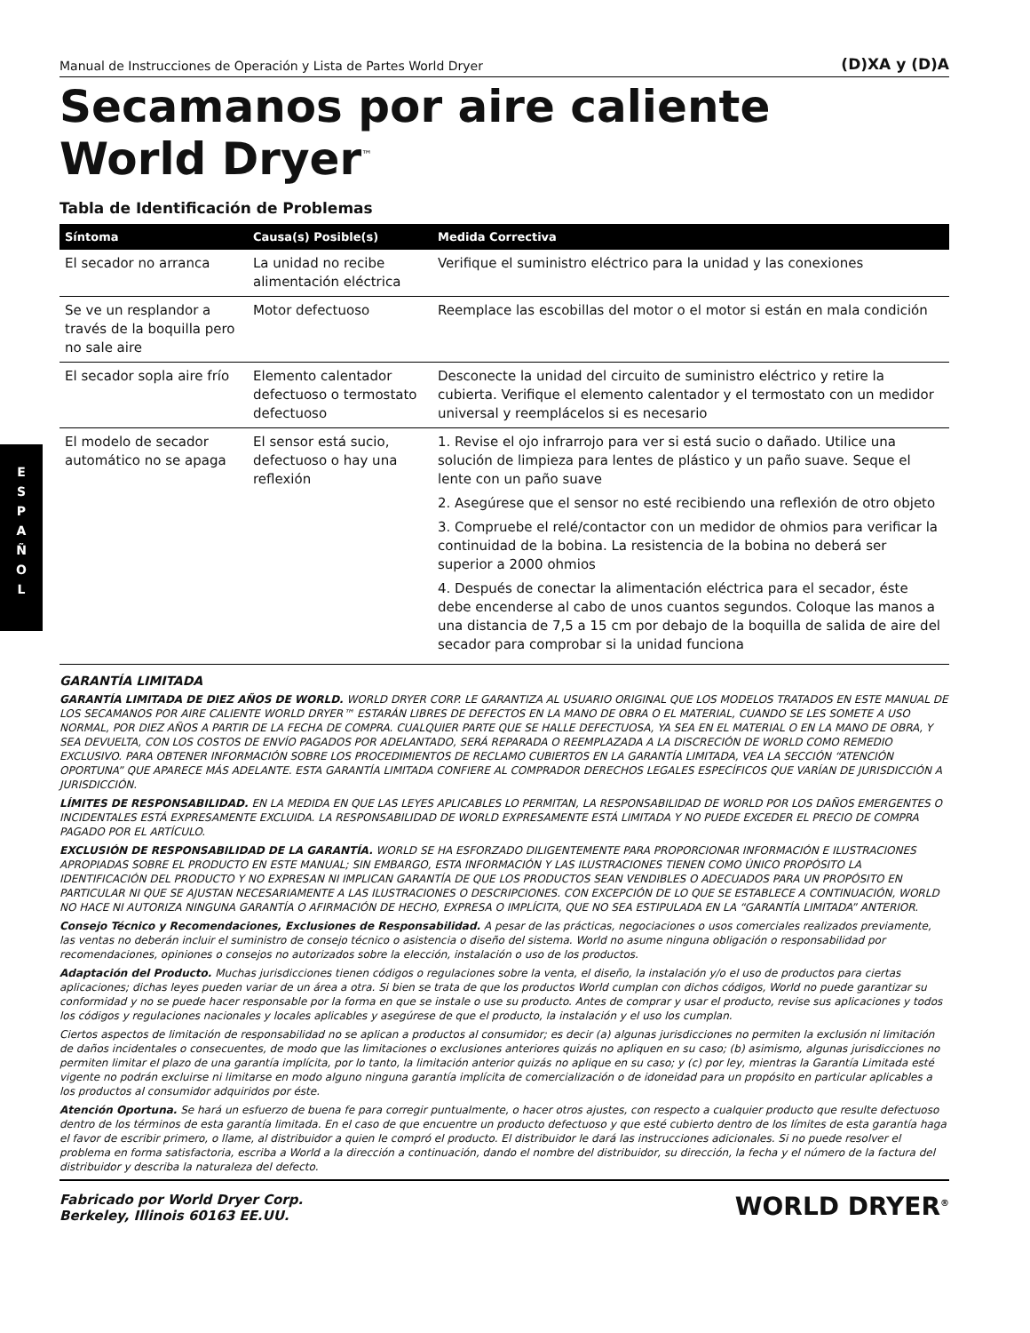E
S
P
A
Ñ
O
L
Manual de Instrucciones de Operación y Lista de Partes World Dryer (D)XA y (D)A
Secamanos por aire caliente
World Dryer<sup>™</sup>
Tabla de Identificación de Problemas
| Síntoma | Causa(s) Posible(s) | Medida Correctiva |
| --- | --- | --- |
| El secador no arranca | La unidad no recibe alimentación eléctrica | Verifique el suministro eléctrico para la unidad y las conexiones |
| Se ve un resplandor a través de la boquilla pero no sale aire | Motor defectuoso | Reemplace las escobillas del motor o el motor si están en mala condición |
| El secador sopla aire frío | Elemento calentador defectuoso o termostato defectuoso | Desconecte la unidad del circuito de suministro eléctrico y retire la cubierta. Verifique el elemento calentador y el termostato con un medidor universal y reemplácelos si es necesario |
| El modelo de secador automático no se apaga | El sensor está sucio, defectuoso o hay una reflexión | 1. Revise el ojo infrarrojo para ver si está sucio o dañado. Utilice una solución de limpieza para lentes de plástico y un paño suave. Seque el lente con un paño suave 2. Asegúrese que el sensor no esté recibiendo una reflexión de otro objeto 3. Compruebe el relé/contactor con un medidor de ohmios para verificar la continuidad de la bobina. La resistencia de la bobina no deberá ser superior a 2000 ohmios 4. Después de conectar la alimentación eléctrica para el secador, éste debe encenderse al cabo de unos cuantos segundos. Coloque las manos a una distancia de 7,5 a 15 cm por debajo de la boquilla de salida de aire del secador para comprobar si la unidad funciona |
GARANTÍA LIMITADA
GARANTÍA LIMITADA DE DIEZ AÑOS DE WORLD. WORLD DRYER CORP. LE GARANTIZA AL USUARIO ORIGINAL QUE LOS MODELOS TRATADOS EN ESTE MANUAL DE LOS SECAMANOS POR AIRE CALIENTE WORLD DRYER™ ESTARÁN LIBRES DE DEFECTOS EN LA MANO DE OBRA O EL MATERIAL, CUANDO SE LES SOMETE A USO NORMAL, POR DIEZ AÑOS A PARTIR DE LA FECHA DE COMPRA. CUALQUIER PARTE QUE SE HALLE DEFECTUOSA, YA SEA EN EL MATERIAL O EN LA MANO DE OBRA, Y SEA DEVUELTA, CON LOS COSTOS DE ENVÍO PAGADOS POR ADELANTADO, SERÁ REPARADA O REEMPLAZADA A LA DISCRECIÓN DE WORLD COMO REMEDIO EXCLUSIVO. PARA OBTENER INFORMACIÓN SOBRE LOS PROCEDIMIENTOS DE RECLAMO CUBIERTOS EN LA GARANTÍA LIMITADA, VEA LA SECCIÓN “ATENCIÓN OPORTUNA” QUE APARECE MÁS ADELANTE. ESTA GARANTÍA LIMITADA CONFIERE AL COMPRADOR DERECHOS LEGALES ESPECÍFICOS QUE VARÍAN DE JURISDICCIÓN A JURISDICCIÓN.
LÍMITES DE RESPONSABILIDAD. EN LA MEDIDA EN QUE LAS LEYES APLICABLES LO PERMITAN, LA RESPONSABILIDAD DE WORLD POR LOS DAÑOS EMERGENTES O INCIDENTALES ESTÁ EXPRESAMENTE EXCLUIDA. LA RESPONSABILIDAD DE WORLD EXPRESAMENTE ESTÁ LIMITADA Y NO PUEDE EXCEDER EL PRECIO DE COMPRA PAGADO POR EL ARTÍCULO.
EXCLUSIÓN DE RESPONSABILIDAD DE LA GARANTÍA. WORLD SE HA ESFORZADO DILIGENTEMENTE PARA PROPORCIONAR INFORMACIÓN E ILUSTRACIONES APROPIADAS SOBRE EL PRODUCTO EN ESTE MANUAL; SIN EMBARGO, ESTA INFORMACIÓN Y LAS ILUSTRACIONES TIENEN COMO ÚNICO PROPÓSITO LA IDENTIFICACIÓN DEL PRODUCTO Y NO EXPRESAN NI IMPLICAN GARANTÍA DE QUE LOS PRODUCTOS SEAN VENDIBLES O ADECUADOS PARA UN PROPÓSITO EN PARTICULAR NI QUE SE AJUSTAN NECESARIAMENTE A LAS ILUSTRACIONES O DESCRIPCIONES. CON EXCEPCIÓN DE LO QUE SE ESTABLECE A CONTINUACIÓN, WORLD NO HACE NI AUTORIZA NINGUNA GARANTÍA O AFIRMACIÓN DE HECHO, EXPRESA O IMPLÍCITA, QUE NO SEA ESTIPULADA EN LA “GARANTÍA LIMITADA” ANTERIOR.
Consejo Técnico y Recomendaciones, Exclusiones de Responsabilidad. A pesar de las prácticas, negociaciones o usos comerciales realizados previamente, las ventas no deberán incluir el suministro de consejo técnico o asistencia o diseño del sistema. World no asume ninguna obligación o responsabilidad por recomendaciones, opiniones o consejos no autorizados sobre la elección, instalación o uso de los productos.
Adaptación del Producto. Muchas jurisdicciones tienen códigos o regulaciones sobre la venta, el diseño, la instalación y/o el uso de productos para ciertas aplicaciones; dichas leyes pueden variar de un área a otra. Si bien se trata de que los productos World cumplan con dichos códigos, World no puede garantizar su conformidad y no se puede hacer responsable por la forma en que se instale o use su producto. Antes de comprar y usar el producto, revise sus aplicaciones y todos los códigos y regulaciones nacionales y locales aplicables y asegúrese de que el producto, la instalación y el uso los cumplan.
Ciertos aspectos de limitación de responsabilidad no se aplican a productos al consumidor; es decir (a) algunas jurisdicciones no permiten la exclusión ni limitación de daños incidentales o consecuentes, de modo que las limitaciones o exclusiones anteriores quizás no apliquen en su caso; (b) asimismo, algunas jurisdicciones no permiten limitar el plazo de una garantía implícita, por lo tanto, la limitación anterior quizás no aplique en su caso; y (c) por ley, mientras la Garantía Limitada esté vigente no podrán excluirse ni limitarse en modo alguno ninguna garantía implícita de comercialización o de idoneidad para un propósito en particular aplicables a los productos al consumidor adquiridos por éste.
Atención Oportuna. Se hará un esfuerzo de buena fe para corregir puntualmente, o hacer otros ajustes, con respecto a cualquier producto que resulte defectuoso dentro de los términos de esta garantía limitada. En el caso de que encuentre un producto defectuoso y que esté cubierto dentro de los límites de esta garantía haga el favor de escribir primero, o llame, al distribuidor a quien le compró el producto. El distribuidor le dará las instrucciones adicionales. Si no puede resolver el problema en forma satisfactoria, escriba a World a la dirección a continuación, dando el nombre del distribuidor, su dirección, la fecha y el número de la factura del distribuidor y describa la naturaleza del defecto.
Fabricado por World Dryer Corp.
Berkeley, Illinois 60163 EE.UU. WORLD DRYER<sup>®</sup>